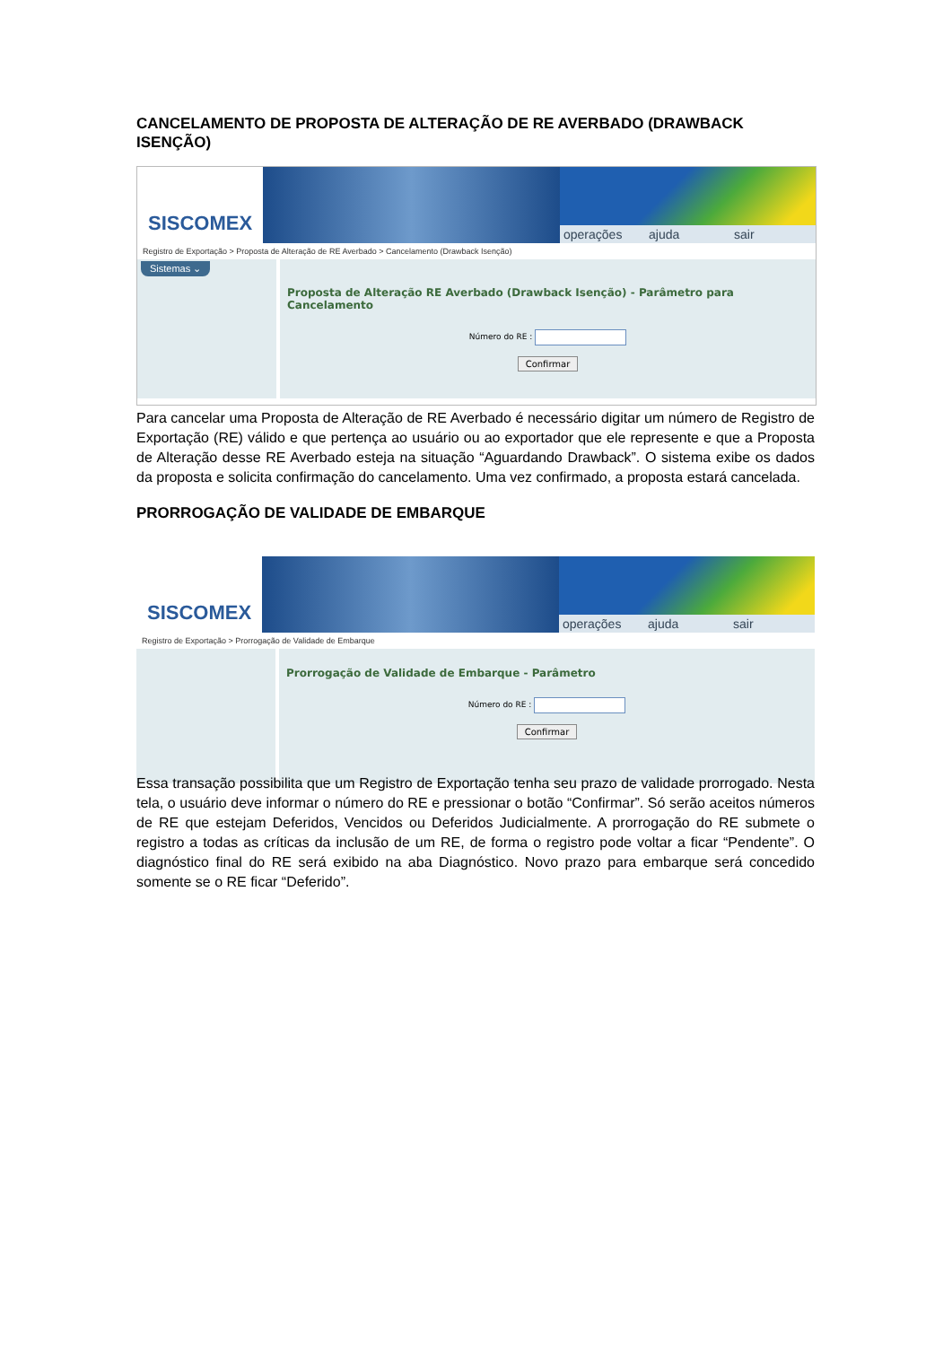CANCELAMENTO DE PROPOSTA DE ALTERAÇÃO DE RE AVERBADO (DRAWBACK ISENÇÃO)
SISCOMEX
operações ajuda sair
Registro de Exportação > Proposta de Alteração de RE Averbado > Cancelamento (Drawback Isenção)
Sistemas ⌄
Proposta de Alteração RE Averbado (Drawback Isenção) - Parâmetro para Cancelamento
Número do RE :
Confirmar
Para cancelar uma Proposta de Alteração de RE Averbado é necessário digitar um número de Registro de Exportação (RE) válido e que pertença ao usuário ou ao exportador que ele represente e que a Proposta de Alteração desse RE Averbado esteja na situação “Aguardando Drawback”. O sistema exibe os dados da proposta e solicita confirmação do cancelamento. Uma vez confirmado, a proposta estará cancelada.
PRORROGAÇÃO DE VALIDADE DE EMBARQUE
SISCOMEX
operações ajuda sair
Registro de Exportação > Prorrogação de Validade de Embarque
Prorrogação de Validade de Embarque - Parâmetro
Número do RE :
Confirmar
Essa transação possibilita que um Registro de Exportação tenha seu prazo de validade prorrogado. Nesta tela, o usuário deve informar o número do RE e pressionar o botão “Confirmar”. Só serão aceitos números de RE que estejam Deferidos, Vencidos ou Deferidos Judicialmente. A prorrogação do RE submete o registro a todas as críticas da inclusão de um RE, de forma o registro pode voltar a ficar “Pendente”. O diagnóstico final do RE será exibido na aba Diagnóstico. Novo prazo para embarque será concedido somente se o RE ficar “Deferido”.